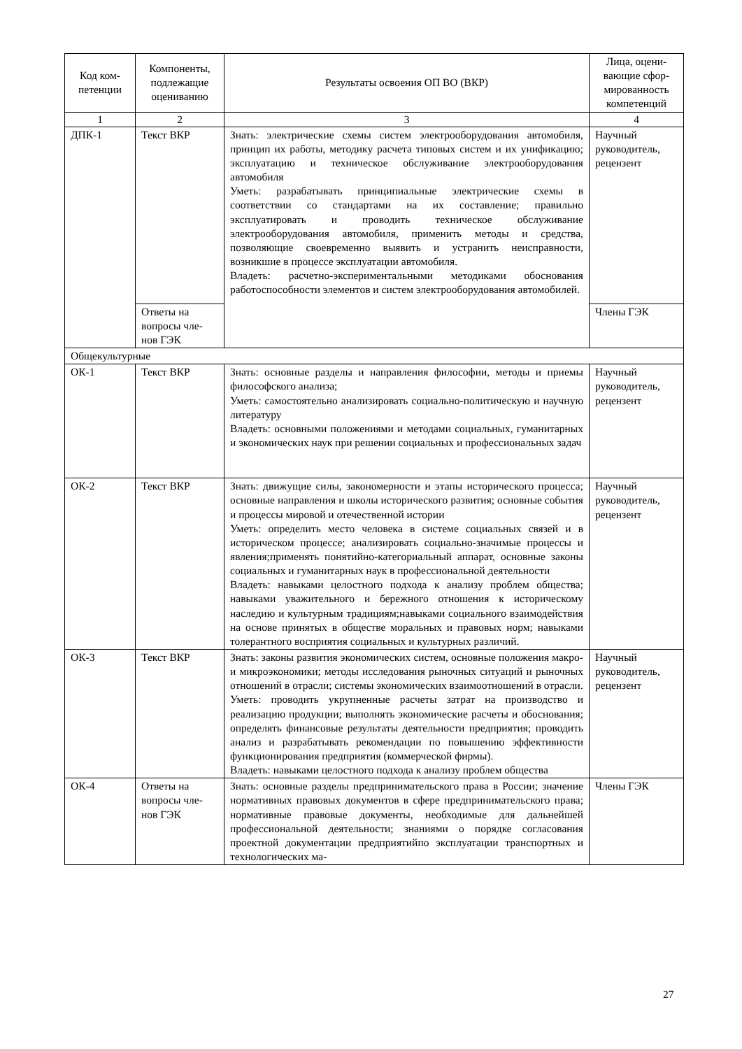| Код ком- петенции | Компоненты, подлежащие оцениванию | Результаты освоения ОП ВО (ВКР) | Лица, оцени-вающие сфор-мированность компетенций |
| --- | --- | --- | --- |
| 1 | 2 | 3 | 4 |
| ДПК-1 | Текст ВКР | Знать: электрические схемы систем электрооборудования автомобиля, принцип их работы, методику расчета типовых систем и их унификацию; эксплуатацию и техническое обслуживание электрооборудования автомобиля Уметь: разрабатывать принципиальные электрические схемы в соответствии со стандартами на их составление; правильно эксплуатировать и проводить техническое обслуживание электрооборудования автомобиля, применить методы и средства, позволяющие своевременно выявить и устранить неисправности, возникшие в процессе эксплуатации автомобиля. Владеть: расчетно-экспериментальными методиками обоснования работоспособности элементов и систем электрооборудования автомобилей. | Научный руководитель, рецензент |
| | Ответы на вопросы чле-нов ГЭК | | Члены ГЭК |
| Общекультурные | | | |
| ОК-1 | Текст ВКР | Знать: основные разделы и направления философии, методы и приемы философского анализа; Уметь: самостоятельно анализировать социально-политическую и научную литературу Владеть: основными положениями и методами социальных, гуманитарных и экономических наук при решении социальных и профессиональных задач | Научный руководитель, рецензент |
| ОК-2 | Текст ВКР | Знать: движущие силы, закономерности и этапы исторического процесса; основные направления и школы исторического развития; основные события и процессы мировой и отечественной истории Уметь: определить место человека в системе социальных связей и в историческом процессе; анализировать социально-значимые процессы и явления;применять понятийно-категориальный аппарат, основные законы социальных и гуманитарных наук в профессиональной деятельности Владеть: навыками целостного подхода к анализу проблем общества; навыками уважительного и бережного отношения к историческому наследию и культурным традициям;навыками социального взаимодействия на основе принятых в обществе моральных и правовых норм; навыками толерантного восприятия социальных и культурных различий. | Научный руководитель, рецензент |
| ОК-3 | Текст ВКР | Знать: законы развития экономических систем, основные положения макро- и микроэкономики; методы исследования рыночных ситуаций и рыночных отношений в отрасли; системы экономических взаимоотношений в отрасли. Уметь: проводить укрупненные расчеты затрат на производство и реализацию продукции; выполнять экономические расчеты и обоснования; определять финансовые результаты деятельности предприятия; проводить анализ и разрабатывать рекомендации по повышению эффективности функционирования предприятия (коммерческой фирмы). Владеть: навыками целостного подхода к анализу проблем общества | Научный руководитель, рецензент |
| ОК-4 | Ответы на вопросы чле-нов ГЭК | Знать: основные разделы предпринимательского права в России; значение нормативных правовых документов в сфере предпринимательского права; нормативные правовые документы, необходимые для дальнейшей профессиональной деятельности; знаниями о порядке согласования проектной документации предприятийпо эксплуатации транспортных и технологических ма- | Члены ГЭК |
27